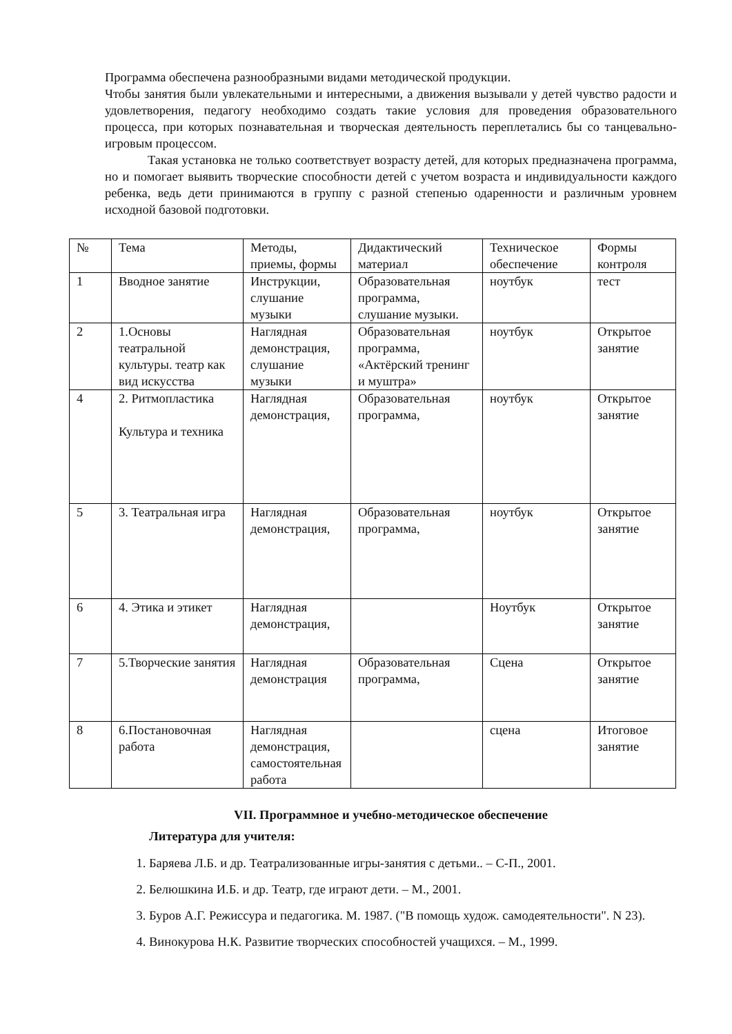Программа обеспечена разнообразными видами методической продукции.
Чтобы занятия были увлекательными и интересными, а движения вызывали у детей чувство радости и удовлетворения, педагогу необходимо создать такие условия для проведения образовательного процесса, при которых познавательная и творческая деятельность переплетались бы со танцевально-игровым процессом.
Такая установка не только соответствует возрасту детей, для которых предназначена программа, но и помогает выявить творческие способности детей с учетом возраста и индивидуальности каждого ребенка, ведь дети принимаются в группу с разной степенью одаренности и различным уровнем исходной базовой подготовки.
| № | Тема | Методы, приемы, формы | Дидактический материал | Техническое обеспечение | Формы контроля |
| 1 | Вводное занятие | Инструкции, слушание музыки | Образовательная программа, слушание музыки. | ноутбук | тест |
| 2 | 1.Основы театральной культуры. театр как вид искусства | Наглядная демонстрация, слушание музыки | Образовательная программа, «Актёрский тренинг и муштра» | ноутбук | Открытое занятие |
| 4 | 2. Ритмопластика Культура и техника | Наглядная демонстрация, | Образовательная программа, | ноутбук | Открытое занятие |
| 5 | 3. Театральная игра | Наглядная демонстрация, | Образовательная программа, | ноутбук | Открытое занятие |
| 6 | 4. Этика и этикет | Наглядная демонстрация, | | Ноутбук | Открытое занятие |
| 7 | 5.Творческие занятия | Наглядная демонстрация | Образовательная программа, | Сцена | Открытое занятие |
| 8 | 6.Постановочная работа | Наглядная демонстрация, самостоятельная работа | | сцена | Итоговое занятие |
VII. Программное и учебно-методическое обеспечение
Литература для учителя:
1. Баряева Л.Б. и др. Театрализованные игры-занятия с детьми.. – С-П., 2001.
2. Белюшкина И.Б. и др. Театр, где играют дети. – М., 2001.
3. Буров А.Г. Режиссура и педагогика. М. 1987. ("В помощь худож. самодеятельности". N 23).
4. Винокурова Н.К. Развитие творческих способностей учащихся. – М., 1999.